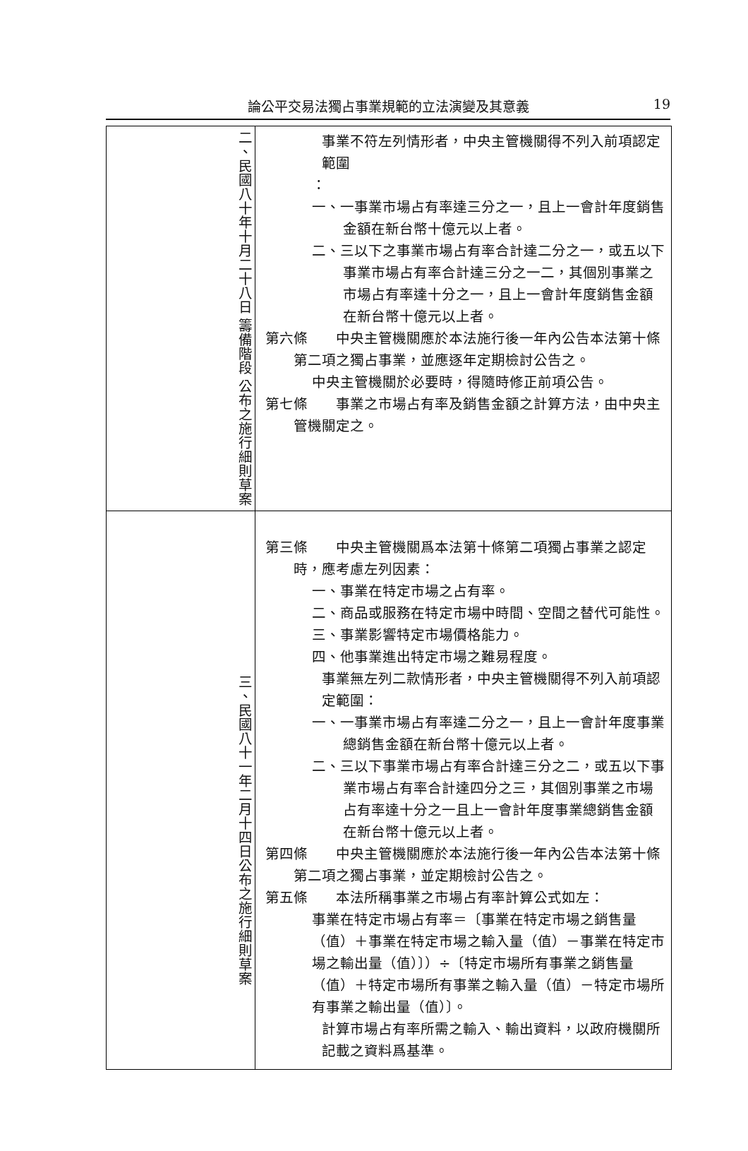論公平交易法獨占事業規範的立法演變及其意義
19
| 二、民國八十年十月二十八日 籌備階段 公布之施行細則草案 | 事業不符左列情形者，中央主管機關得不列入前項認定範圍 ： 一、一事業市場占有率達三分之一，且上一會計年度銷售金額在新台幣十億元以上者。 二、三以下之事業市場占有率合計達二分之一，或五以下事業市場占有率合計達三分之一二，其個別事業之市場占有率達十分之一，且上一會計年度銷售金額在新台幣十億元以上者。 第六條 中央主管機關應於本法施行後一年內公告本法第十條第二項之獨占事業，並應逐年定期檢討公告之。 中央主管機關於必要時，得隨時修正前項公告。 第七條 事業之市場占有率及銷售金額之計算方法，由中央主管機關定之。 |
| 三、民國八十一年二月十四日公布之施行細則草案 | 第三條 中央主管機關爲本法第十條第二項獨占事業之認定時，應考慮左列因素： 一、事業在特定市場之占有率。 二、商品或服務在特定市場中時間、空間之替代可能性。 三、事業影響特定市場價格能力。 四、他事業進出特定市場之難易程度。 事業無左列二款情形者，中央主管機關得不列入前項認定範圍： 一、一事業市場占有率達二分之一，且上一會計年度事業總銷售金額在新台幣十億元以上者。 二、三以下事業市場占有率合計達三分之二，或五以下事業市場占有率合計達四分之三，其個別事業之市場占有率達十分之一且上一會計年度事業總銷售金額在新台幣十億元以上者。 第四條 中央主管機關應於本法施行後一年內公告本法第十條第二項之獨占事業，並定期檢討公告之。 第五條 本法所稱事業之市場占有率計算公式如左： 事業在特定市場占有率＝〔事業在特定市場之銷售量（值）＋事業在特定市場之輸入量（值）－事業在特定市場之輸出量（值）〕）÷〔特定市場所有事業之銷售量（值）＋特定市場所有事業之輸入量（值）－特定市場所有事業之輸出量（值）〕。 計算市場占有率所需之輸入、輸出資料，以政府機關所記載之資料爲基準。 |